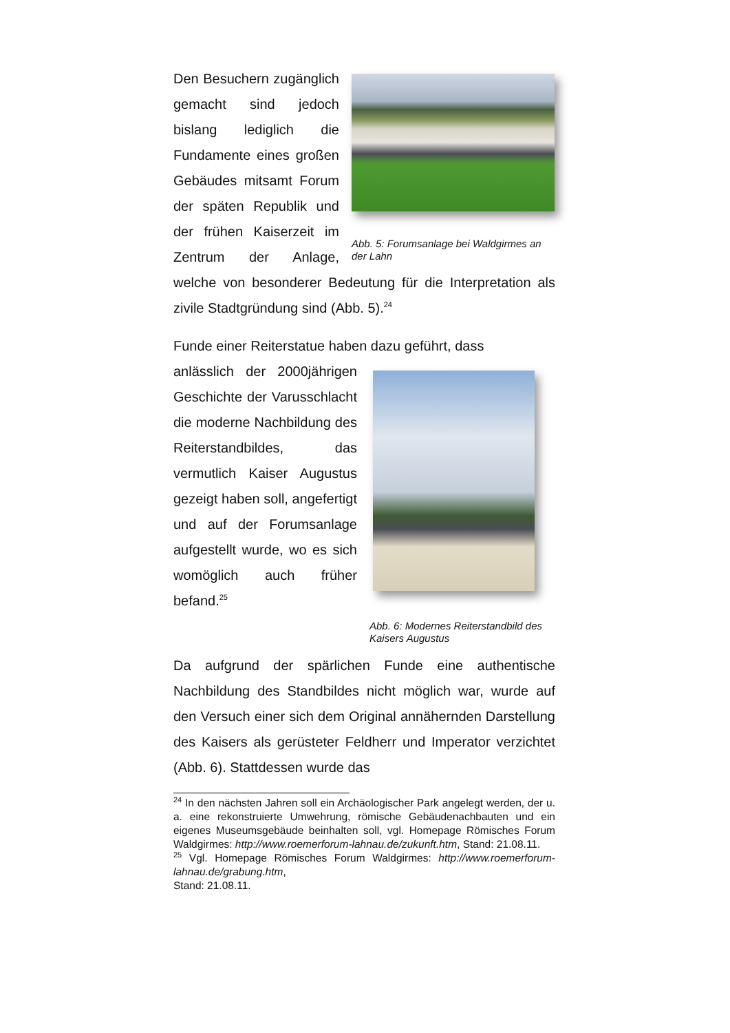Abb. 5: Forumsanlage bei Waldgirmes an der Lahn
Den Besuchern zugänglich gemacht sind jedoch bislang lediglich die Fundamente eines großen Gebäudes mitsamt Forum der späten Republik und der frühen Kaiserzeit im Zentrum der Anlage, welche von besonderer Bedeutung für die Interpretation als zivile Stadtgründung sind (Abb. 5).<sup>24</sup>
Funde einer Reiterstatue haben dazu geführt, dass
Abb. 6: Modernes Reiterstandbild des Kaisers Augustus
anlässlich der 2000jährigen Geschichte der Varusschlacht die moderne Nachbildung des Reiterstandbildes, das vermutlich Kaiser Augustus gezeigt haben soll, angefertigt und auf der Forumsanlage aufgestellt wurde, wo es sich womöglich auch früher befand.<sup>25</sup>
Da aufgrund der spärlichen Funde eine authentische Nachbildung des Standbildes nicht möglich war, wurde auf den Versuch einer sich dem Original annähernden Darstellung des Kaisers als gerüsteter Feldherr und Imperator verzichtet (Abb. 6). Stattdessen wurde das
<sup>24</sup> In den nächsten Jahren soll ein Archäologischer Park angelegt werden, der u. a. eine rekonstruierte Umwehrung, römische Gebäudenachbauten und ein eigenes Museumsgebäude beinhalten soll, vgl. Homepage Römisches Forum Waldgirmes: http://www.roemerforum-lahnau.de/zukunft.htm, Stand: 21.08.11.
<sup>25</sup> Vgl. Homepage Römisches Forum Waldgirmes: http://www.roemerforum-lahnau.de/grabung.htm,
Stand: 21.08.11.